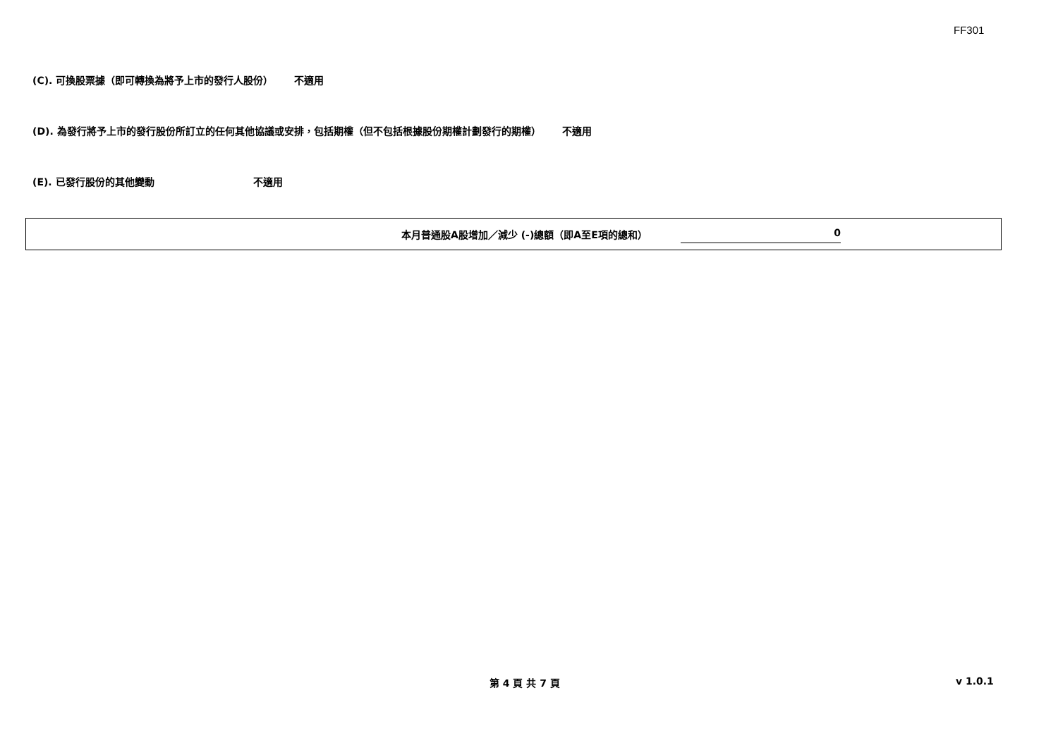FF301
(C). 可換股票據（即可轉換為將予上市的發行人股份） 不適用
(D). 為發行將予上市的發行股份所訂立的任何其他協議或安排，包括期權（但不包括根據股份期權計劃發行的期權） 不適用
(E). 已發行股份的其他變動 不適用
本月普通股A股增加／減少 (-)總額（即A至E項的總和） 0
第 4 頁 共 7 頁 v 1.0.1